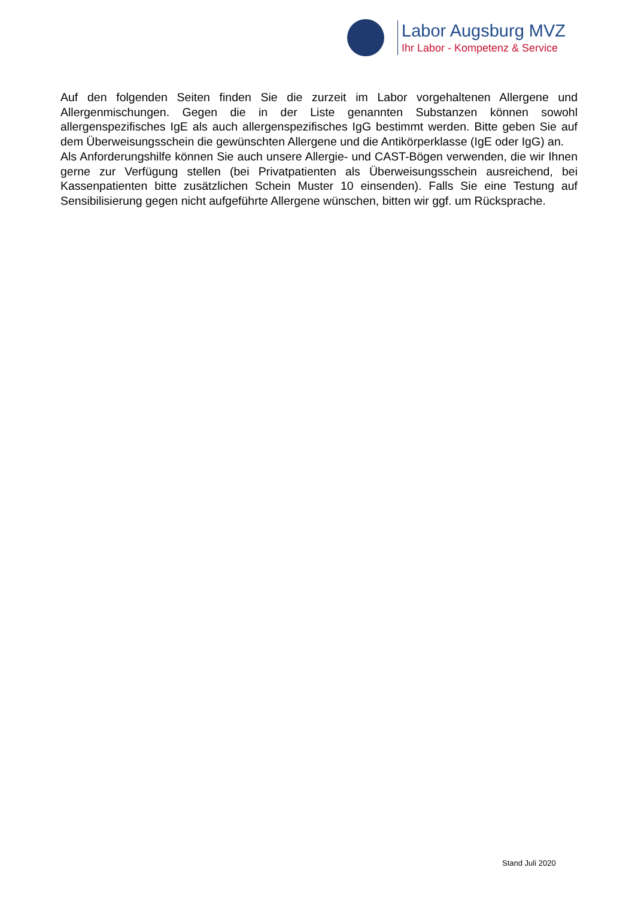Labor Augsburg MVZ
Ihr Labor - Kompetenz & Service
Auf den folgenden Seiten finden Sie die zurzeit im Labor vorgehaltenen Allergene und Allergenmischungen. Gegen die in der Liste genannten Substanzen können sowohl allergenspezifisches IgE als auch allergenspezifisches IgG bestimmt werden. Bitte geben Sie auf dem Überweisungsschein die gewünschten Allergene und die Antikörperklasse (IgE oder IgG) an.
Als Anforderungshilfe können Sie auch unsere Allergie- und CAST-Bögen verwenden, die wir Ihnen gerne zur Verfügung stellen (bei Privatpatienten als Überweisungsschein ausreichend, bei Kassenpatienten bitte zusätzlichen Schein Muster 10 einsenden). Falls Sie eine Testung auf Sensibilisierung gegen nicht aufgeführte Allergene wünschen, bitten wir ggf. um Rücksprache.
Stand Juli 2020